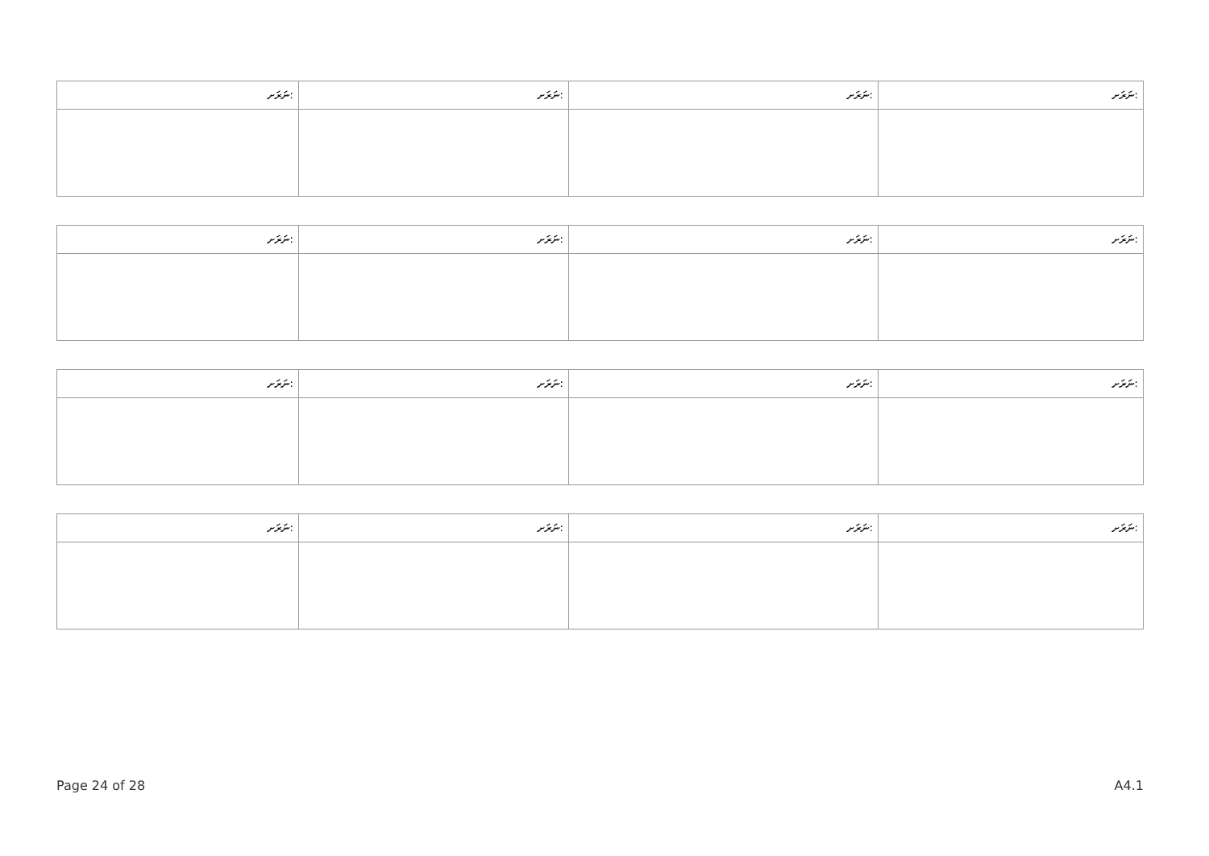| ނަރަށ: | ނަރަށ: | ނަރަށ: | ނަރަށ: |
| --- | --- | --- | --- |
| ނަރަށ: | ނަރަށ: | ނަރަށ: | ނަރަށ: |
| --- | --- | --- | --- |
| ނަރަށ: | ނަރަށ: | ނަރަށ: | ނަރަށ: |
| --- | --- | --- | --- |
| ނަރަށ: | ނަރަށ: | ނަރަށ: | ނަރަށ: |
| --- | --- | --- | --- |
Page 24 of 28 A4.1